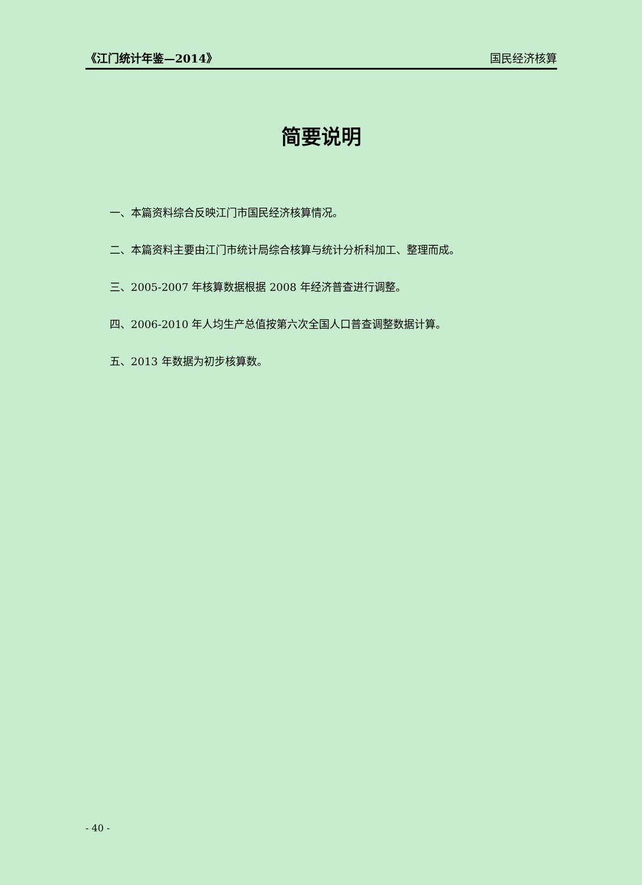《江门统计年鉴—2014》 国民经济核算
简要说明
一、本篇资料综合反映江门市国民经济核算情况。
二、本篇资料主要由江门市统计局综合核算与统计分析科加工、整理而成。
三、2005-2007 年核算数据根据 2008 年经济普查进行调整。
四、2006-2010 年人均生产总值按第六次全国人口普查调整数据计算。
五、2013 年数据为初步核算数。
- 40 -